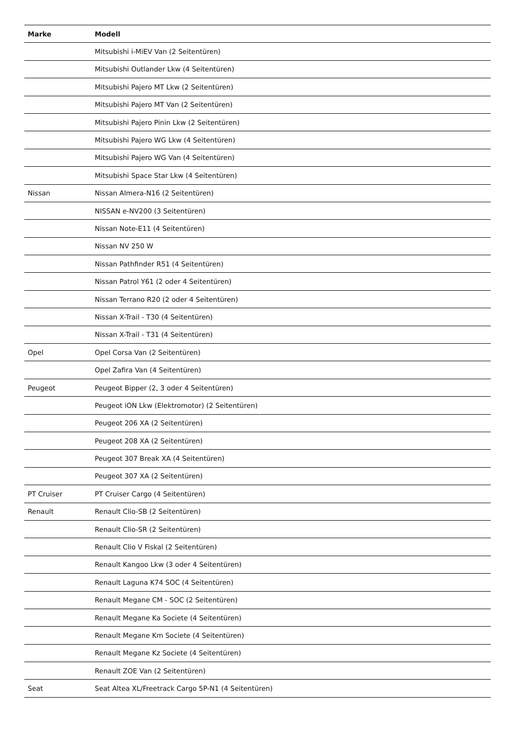| Marke | Modell |
| --- | --- |
| | Mitsubishi i-MiEV Van (2 Seitentüren) |
| | Mitsubishi Outlander Lkw (4 Seitentüren) |
| | Mitsubishi Pajero MT Lkw (2 Seitentüren) |
| | Mitsubishi Pajero MT Van (2 Seitentüren) |
| | Mitsubishi Pajero Pinin Lkw (2 Seitentüren) |
| | Mitsubishi Pajero WG Lkw (4 Seitentüren) |
| | Mitsubishi Pajero WG Van (4 Seitentüren) |
| | Mitsubishi Space Star Lkw (4 Seitentüren) |
| Nissan | Nissan Almera-N16 (2 Seitentüren) |
| | NISSAN e-NV200 (3 Seitentüren) |
| | Nissan Note-E11 (4 Seitentüren) |
| | Nissan NV 250 W |
| | Nissan Pathfinder R51 (4 Seitentüren) |
| | Nissan Patrol Y61 (2 oder 4 Seitentüren) |
| | Nissan Terrano R20 (2 oder 4 Seitentüren) |
| | Nissan X-Trail - T30 (4 Seitentüren) |
| | Nissan X-Trail - T31 (4 Seitentüren) |
| Opel | Opel Corsa Van (2 Seitentüren) |
| | Opel Zafira Van (4 Seitentüren) |
| Peugeot | Peugeot Bipper (2, 3 oder 4 Seitentüren) |
| | Peugeot iON Lkw (Elektromotor) (2 Seitentüren) |
| | Peugeot 206 XA (2 Seitentüren) |
| | Peugeot 208 XA (2 Seitentüren) |
| | Peugeot 307 Break XA (4 Seitentüren) |
| | Peugeot 307 XA (2 Seitentüren) |
| PT Cruiser | PT Cruiser Cargo (4 Seitentüren) |
| Renault | Renault Clio-SB (2 Seitentüren) |
| | Renault Clio-SR (2 Seitentüren) |
| | Renault Clio V Fiskal (2 Seitentüren) |
| | Renault Kangoo Lkw (3 oder 4 Seitentüren) |
| | Renault Laguna K74 SOC (4 Seitentüren) |
| | Renault Megane CM - SOC (2 Seitentüren) |
| | Renault Megane Ka Societe (4 Seitentüren) |
| | Renault Megane Km Societe (4 Seitentüren) |
| | Renault Megane Kz Societe (4 Seitentüren) |
| | Renault ZOE Van (2 Seitentüren) |
| Seat | Seat Altea XL/Freetrack Cargo 5P-N1 (4 Seitentüren) |